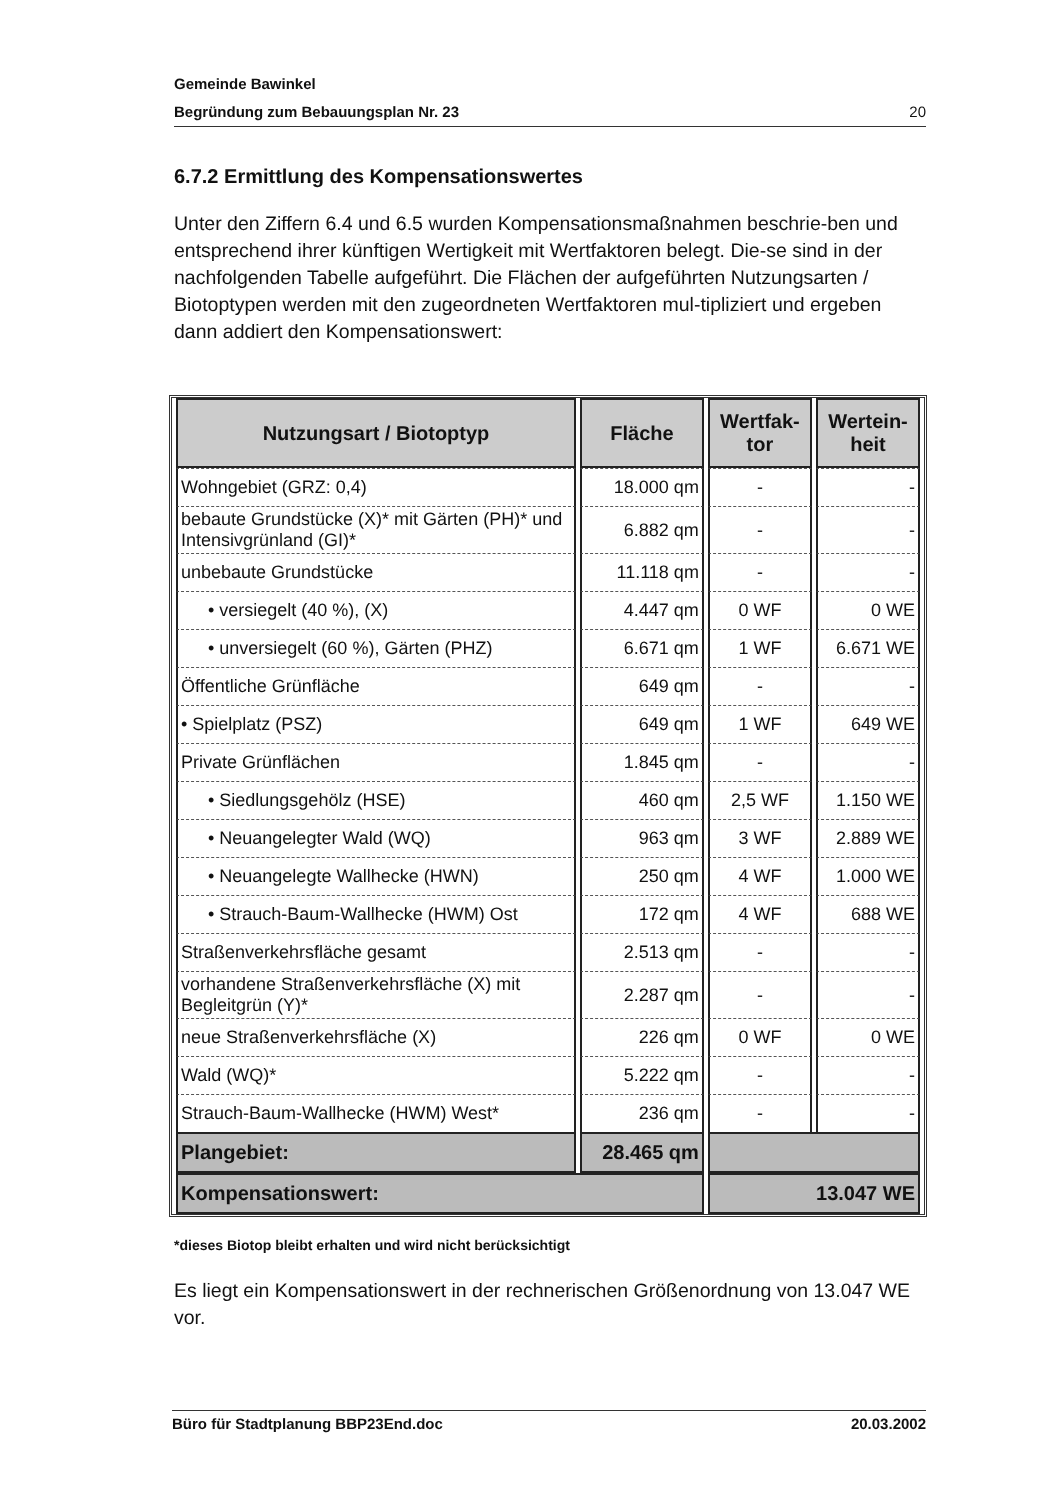Gemeinde Bawinkel
Begründung zum Bebauungsplan Nr. 23 20
6.7.2 Ermittlung des Kompensationswertes
Unter den Ziffern 6.4 und 6.5 wurden Kompensationsmaßnahmen beschrie-ben und entsprechend ihrer künftigen Wertigkeit mit Wertfaktoren belegt. Die-se sind in der nachfolgenden Tabelle aufgeführt. Die Flächen der aufgeführten Nutzungsarten / Biotoptypen werden mit den zugeordneten Wertfaktoren mul-tipliziert und ergeben dann addiert den Kompensationswert:
| Nutzungsart / Biotoptyp | Fläche | Wertfak- tor | Wertein- heit |
| --- | --- | --- | --- |
| Wohngebiet (GRZ: 0,4) | 18.000 qm | - | - |
| bebaute Grundstücke (X)* mit Gärten (PH)* und Intensivgrünland (GI)* | 6.882 qm | - | - |
| unbebaute Grundstücke | 11.118 qm | - | - |
| • versiegelt (40 %), (X) | 4.447 qm | 0 WF | 0 WE |
| • unversiegelt (60 %), Gärten (PHZ) | 6.671 qm | 1 WF | 6.671 WE |
| Öffentliche Grünfläche | 649 qm | - | - |
| • Spielplatz (PSZ) | 649 qm | 1 WF | 649 WE |
| Private Grünflächen | 1.845 qm | - | - |
| • Siedlungsgehölz (HSE) | 460 qm | 2,5 WF | 1.150 WE |
| • Neuangelegter Wald (WQ) | 963 qm | 3 WF | 2.889 WE |
| • Neuangelegte Wallhecke (HWN) | 250 qm | 4 WF | 1.000 WE |
| • Strauch-Baum-Wallhecke (HWM) Ost | 172 qm | 4 WF | 688 WE |
| Straßenverkehrsfläche gesamt | 2.513 qm | - | - |
| vorhandene Straßenverkehrsfläche (X) mit Begleitgrün (Y)* | 2.287 qm | - | - |
| neue Straßenverkehrsfläche (X) | 226 qm | 0 WF | 0 WE |
| Wald (WQ)* | 5.222 qm | - | - |
| Strauch-Baum-Wallhecke (HWM) West* | 236 qm | - | - |
| Plangebiet: | 28.465 qm | | |
| Kompensationswert: | | 13.047 WE | |
*dieses Biotop bleibt erhalten und wird nicht berücksichtigt
Es liegt ein Kompensationswert in der rechnerischen Größenordnung von 13.047 WE vor.
Büro für Stadtplanung BBP23End.doc 20.03.2002